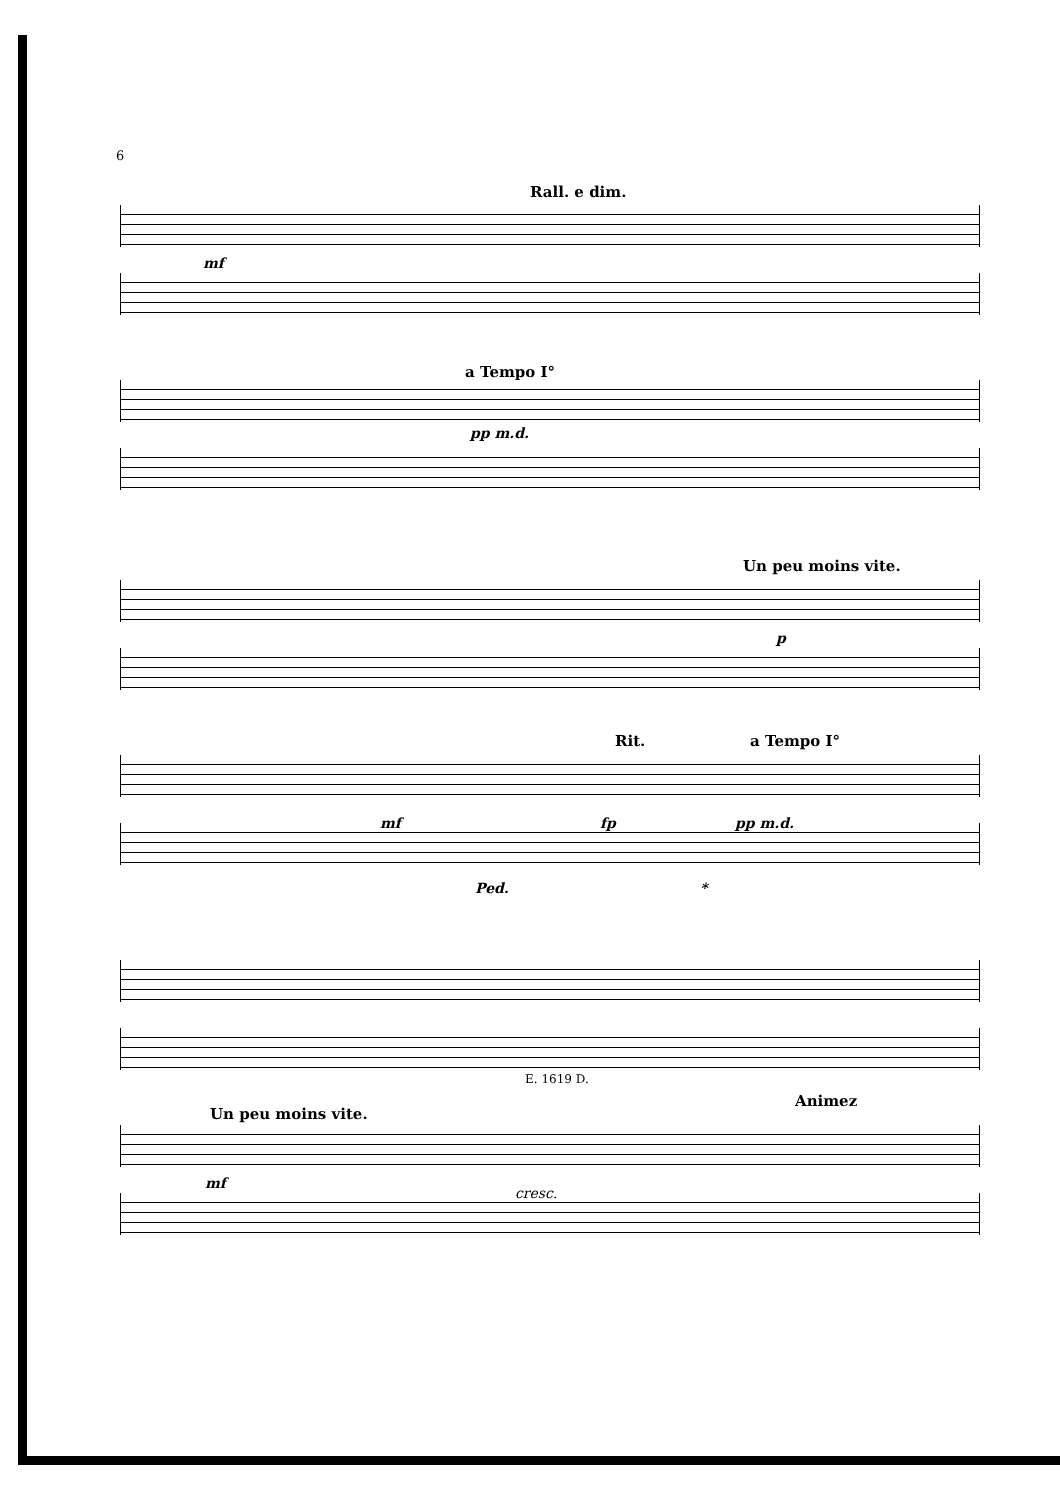6
Rall. e dim.
mf
a Tempo I°
pp m.d.
Un peu moins vite.
p
Rit. a Tempo I°
mf fp pp m.d.
Ped. *
Un peu moins vite.
Animez
mf
cresc.
E. 1619 D.